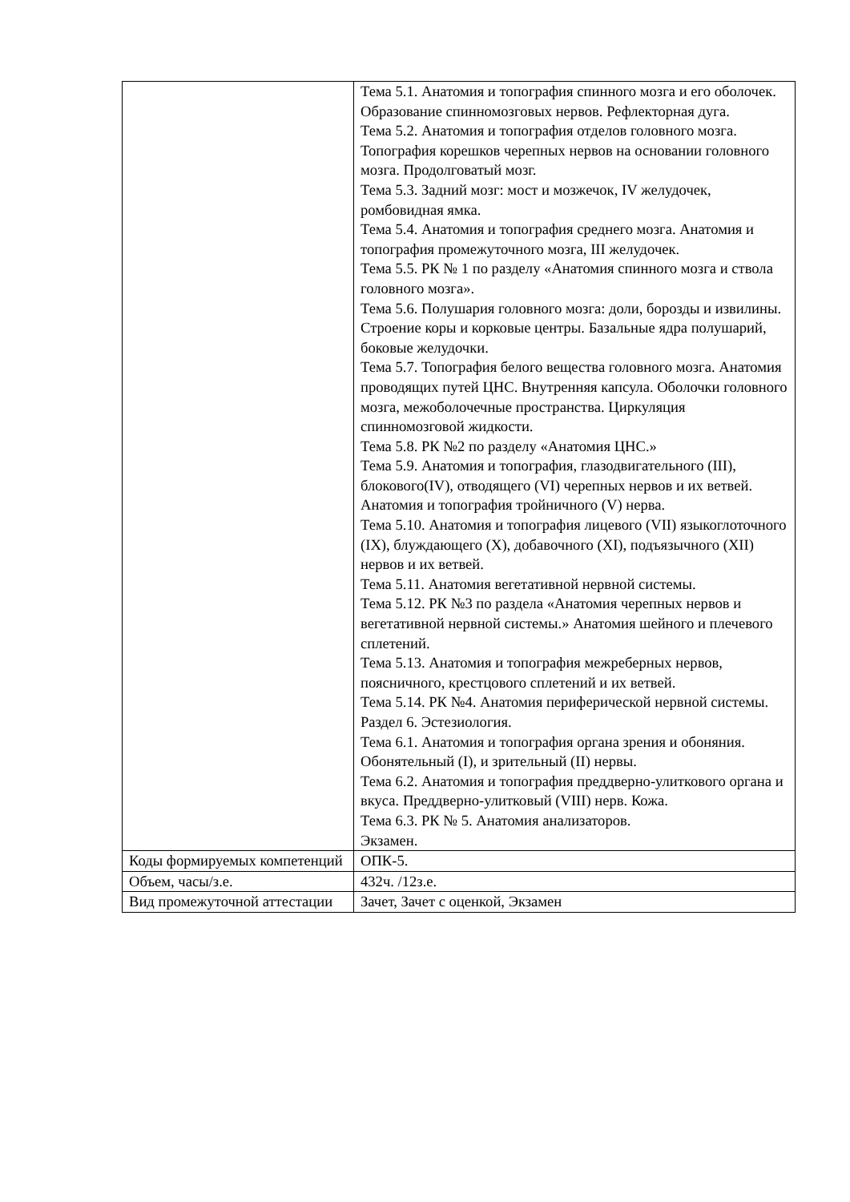| | Тема 5.1. Анатомия и топография спинного мозга и его оболочек. Образование спинномозговых нервов. Рефлекторная дуга. Тема 5.2. Анатомия и топография отделов головного мозга. Топография корешков черепных нервов на основании головного мозга. Продолговатый мозг. Тема 5.3. Задний мозг: мост и мозжечок, IV желудочек, ромбовидная ямка. Тема 5.4. Анатомия и топография среднего мозга. Анатомия и топография промежуточного мозга, III желудочек. Тема 5.5. РК № 1 по разделу «Анатомия спинного мозга и ствола головного мозга». Тема 5.6. Полушария головного мозга: доли, борозды и извилины. Строение коры и корковые центры. Базальные ядра полушарий, боковые желудочки. Тема 5.7. Топография белого вещества головного мозга. Анатомия проводящих путей ЦНС. Внутренняя капсула. Оболочки головного мозга, межоболочечные пространства. Циркуляция спинномозговой жидкости. Тема 5.8. РК №2 по разделу «Анатомия ЦНС.» Тема 5.9. Анатомия и топография, глазодвигательного (III), блокового(IV), отводящего (VI) черепных нервов и их ветвей. Анатомия и топография тройничного (V) нерва. Тема 5.10. Анатомия и топография лицевого (VII) языкоглоточного (IX), блуждающего (X), добавочного (XI), подъязычного (XII) нервов и их ветвей. Тема 5.11. Анатомия вегетативной нервной системы. Тема 5.12. РК №3 по раздела «Анатомия черепных нервов и вегетативной нервной системы.» Анатомия шейного и плечевого сплетений. Тема 5.13. Анатомия и топография межреберных нервов, поясничного, крестцового сплетений и их ветвей. Тема 5.14. РК №4. Анатомия периферической нервной системы. Раздел 6. Эстезиология. Тема 6.1. Анатомия и топография органа зрения и обоняния. Обонятельный (I), и зрительный (II) нервы. Тема 6.2. Анатомия и топография преддверно-улиткового органа и вкуса. Преддверно-улитковый (VIII) нерв. Кожа. Тема 6.3. РК № 5. Анатомия анализаторов. Экзамен. |
| Коды формируемых компетенций | ОПК-5. |
| Объем, часы/з.е. | 432ч. /12з.е. |
| Вид промежуточной аттестации | Зачет, Зачет с оценкой, Экзамен |